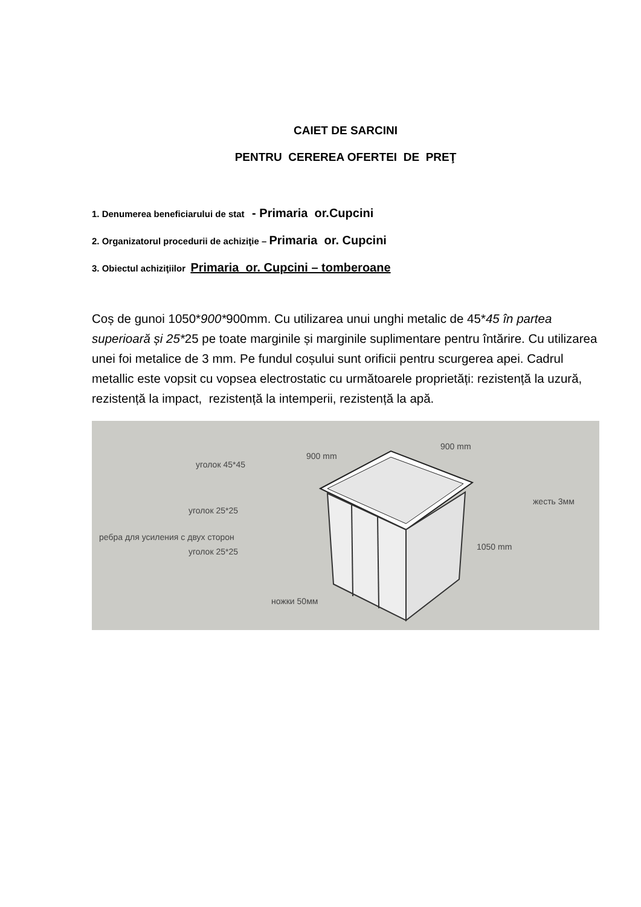CAIET DE SARCINI
PENTRU CEREREA OFERTEI DE PREŢ
1. Denumerea beneficiarului de stat - Primaria or.Cupcini
2. Organizatorul procedurii de achiziţie – Primaria or. Cupcini
3. Obiectul achiziţiilor Primaria or. Cupcini – tomberoane
Coș de gunoi 1050*900*900mm. Cu utilizarea unui unghi metalic de 45*45 în partea superioară și 25*25 pe toate marginile și marginile suplimentare pentru întărire. Cu utilizarea unei foi metalice de 3 mm. Pe fundul coșului sunt orificii pentru scurgerea apei. Cadrul metallic este vopsit cu vopsea electrostatic cu următoarele proprietăți: rezistență la uzură, rezistență la impact, rezistență la intemperii, rezistență la apă.
уголок 45*45
900 mm
900 mm
уголок 25*25
жесть 3мм
ребра для усиления с двух сторон
уголок 25*25 1050 mm
ножки 50мм